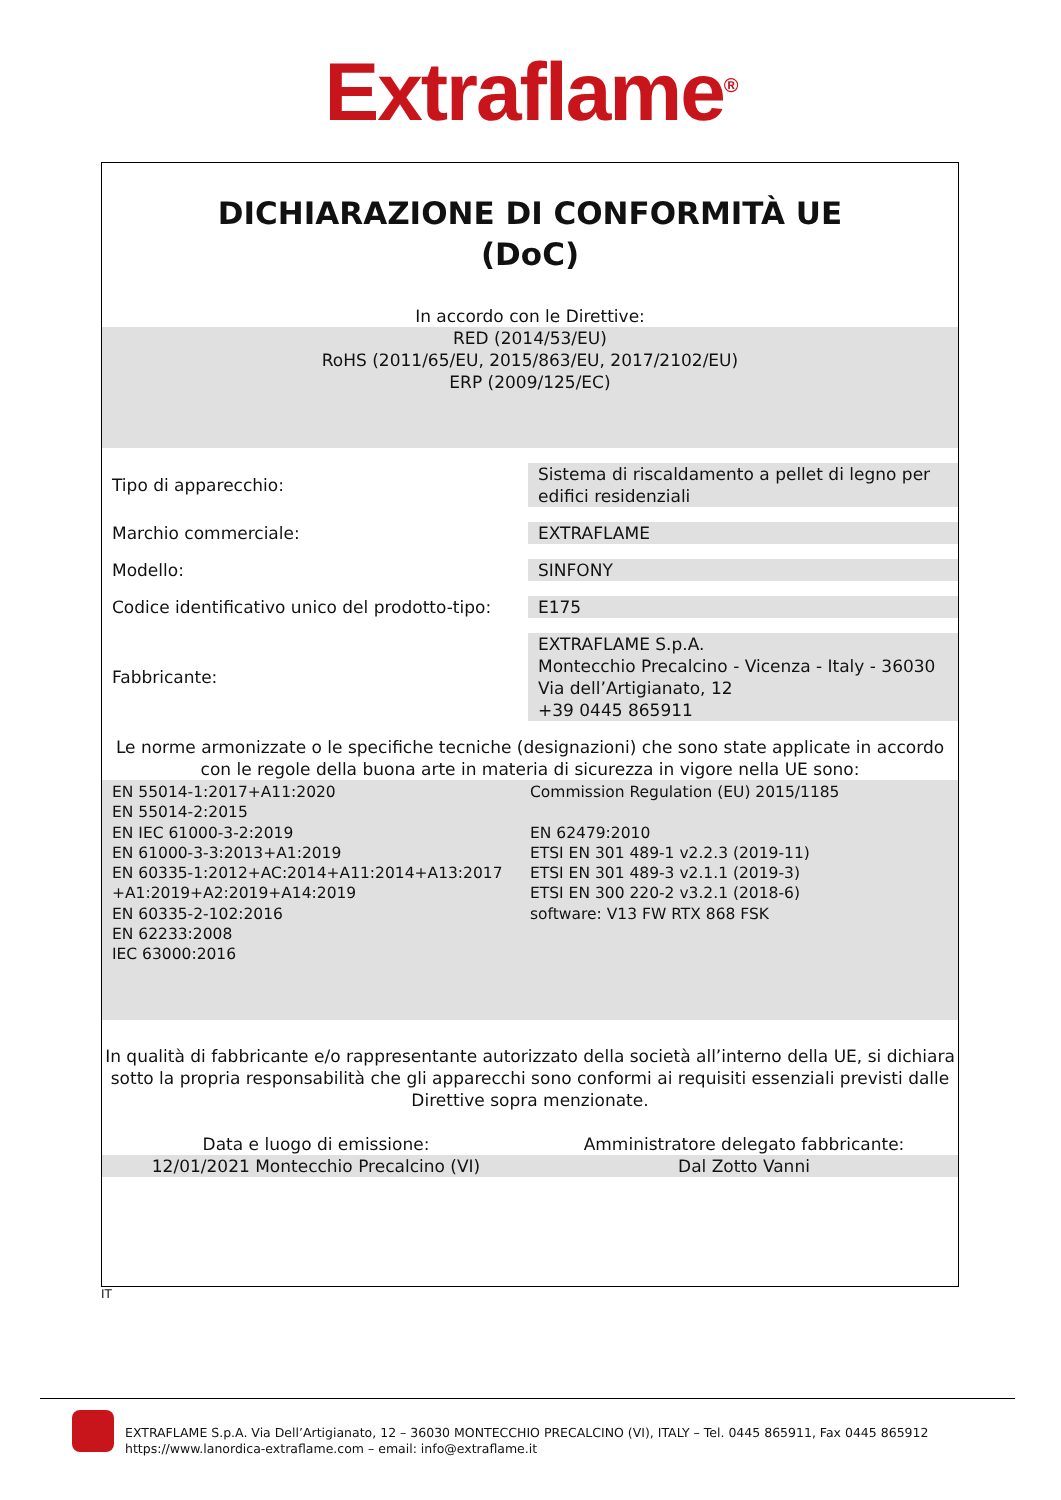Extraflame<sup>®</sup>
DICHIARAZIONE DI CONFORMITÀ UE
(DoC)
In accordo con le Direttive:
RED (2014/53/EU)
RoHS (2011/65/EU, 2015/863/EU, 2017/2102/EU)
ERP (2009/125/EC)
| Tipo di apparecchio: | Sistema di riscaldamento a pellet di legno per edifici residenziali |
| Marchio commerciale: | EXTRAFLAME |
| Modello: | SINFONY |
| Codice identificativo unico del prodotto-tipo: | E175 |
| Fabbricante: | EXTRAFLAME S.p.A. Montecchio Precalcino - Vicenza - Italy - 36030 Via dell’Artigianato, 12 +39 0445 865911 |
Le norme armonizzate o le specifiche tecniche (designazioni) che sono state applicate in accordo con le regole della buona arte in materia di sicurezza in vigore nella UE sono:
EN 55014-1:2017+A11:2020
EN 55014-2:2015
EN IEC 61000-3-2:2019
EN 61000-3-3:2013+A1:2019
EN 60335-1:2012+AC:2014+A11:2014+A13:2017
+A1:2019+A2:2019+A14:2019
EN 60335-2-102:2016
EN 62233:2008
IEC 63000:2016
Commission Regulation (EU) 2015/1185
EN 62479:2010
ETSI EN 301 489-1 v2.2.3 (2019-11)
ETSI EN 301 489-3 v2.1.1 (2019-3)
ETSI EN 300 220-2 v3.2.1 (2018-6)
software: V13 FW RTX 868 FSK
In qualità di fabbricante e/o rappresentante autorizzato della società all’interno della UE, si dichiara sotto la propria responsabilità che gli apparecchi sono conformi ai requisiti essenziali previsti dalle Direttive sopra menzionate.
Data e luogo di emissione: Amministratore delegato fabbricante:
12/01/2021 Montecchio Precalcino (VI)
Dal Zotto Vanni
IT
EXTRAFLAME S.p.A. Via Dell’Artigianato, 12 – 36030 MONTECCHIO PRECALCINO (VI), ITALY – Tel. 0445 865911, Fax 0445 865912
https://www.lanordica-extraflame.com – email: info@extraflame.it